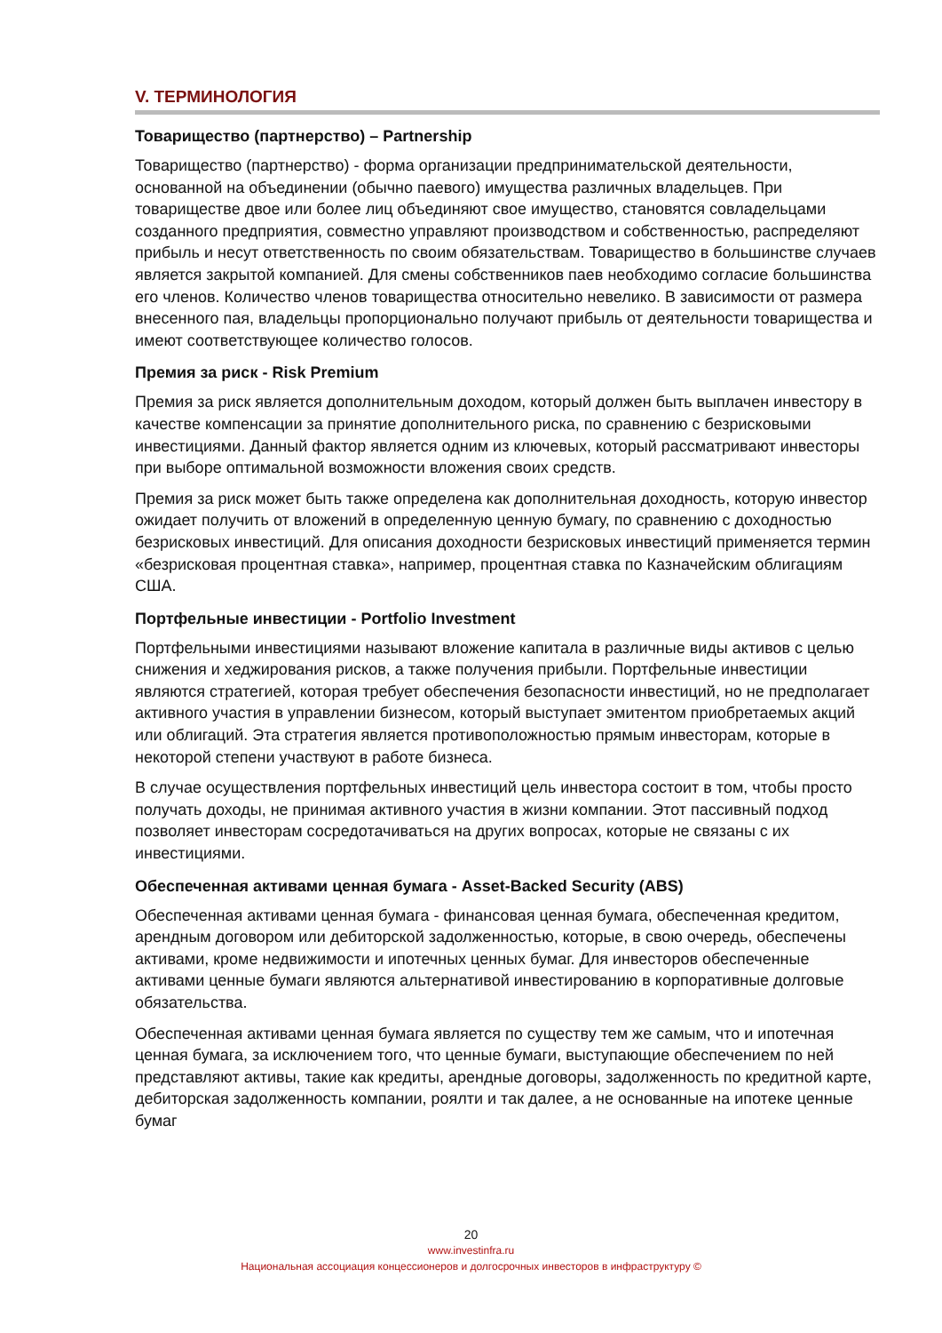V. ТЕРМИНОЛОГИЯ
Товарищество (партнерство) – Partnership
Товарищество (партнерство) - форма организации предпринимательской деятельности, основанной на объединении (обычно паевого) имущества различных владельцев. При товариществе двое или более лиц объединяют свое имущество, становятся совладельцами созданного предприятия, совместно управляют производством и собственностью, распределяют прибыль и несут ответственность по своим обязательствам. Товарищество в большинстве случаев является закрытой компанией. Для смены собственников паев необходимо согласие большинства его членов. Количество членов товарищества относительно невелико. В зависимости от размера внесенного пая, владельцы пропорционально получают прибыль от деятельности товарищества и имеют соответствующее количество голосов.
Премия за риск - Risk Premium
Премия за риск является дополнительным доходом, который должен быть выплачен инвестору в качестве компенсации за принятие дополнительного риска, по сравнению с безрисковыми инвестициями. Данный фактор является одним из ключевых, который рассматривают инвесторы при выборе оптимальной возможности вложения своих средств.
Премия за риск может быть также определена как дополнительная доходность, которую инвестор ожидает получить от вложений в определенную ценную бумагу, по сравнению с доходностью безрисковых инвестиций. Для описания доходности безрисковых инвестиций применяется термин «безрисковая процентная ставка», например, процентная ставка по Казначейским облигациям США.
Портфельные инвестиции - Portfolio Investment
Портфельными инвестициями называют вложение капитала в различные виды активов с целью снижения и хеджирования рисков, а также получения прибыли. Портфельные инвестиции являются стратегией, которая требует обеспечения безопасности инвестиций, но не предполагает активного участия в управлении бизнесом, который выступает эмитентом приобретаемых акций или облигаций. Эта стратегия является противоположностью прямым инвесторам, которые в некоторой степени участвуют в работе бизнеса.
В случае осуществления портфельных инвестиций цель инвестора состоит в том, чтобы просто получать доходы, не принимая активного участия в жизни компании. Этот пассивный подход позволяет инвесторам сосредотачиваться на других вопросах, которые не связаны с их инвестициями.
Обеспеченная активами ценная бумага - Asset-Backed Security (ABS)
Обеспеченная активами ценная бумага - финансовая ценная бумага, обеспеченная кредитом, арендным договором или дебиторской задолженностью, которые, в свою очередь, обеспечены активами, кроме недвижимости и ипотечных ценных бумаг. Для инвесторов обеспеченные активами ценные бумаги являются альтернативой инвестированию в корпоративные долговые обязательства.
Обеспеченная активами ценная бумага является по существу тем же самым, что и ипотечная ценная бумага, за исключением того, что ценные бумаги, выступающие обеспечением по ней представляют активы, такие как кредиты, арендные договоры, задолженность по кредитной карте, дебиторская задолженность компании, роялти и так далее, а не основанные на ипотеке ценные бумаг
20
www.investinfra.ru
Национальная ассоциация концессионеров и долгосрочных инвесторов в инфраструктуру ©